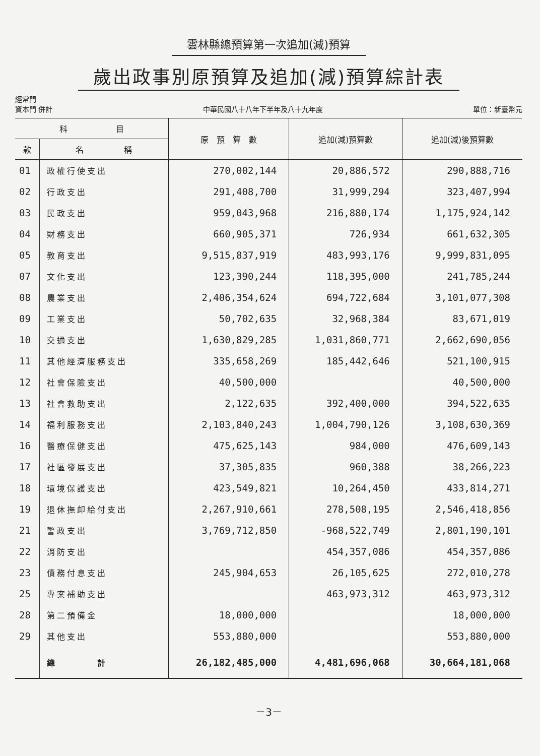雲林縣總預算第一次追加(減)預算
歲出政事別原預算及追加(減)預算綜計表
經常門
資本門 併計
中華民國八十八年下半年及八十九年度
單位：新臺幣元
| 科 目 | | 原 預 算 數 | 追加(減)預算數 | 追加(減)後預算數 |
| --- | --- | --- | --- | --- |
| 款 | 名 稱 | | | |
| 01 | 政權行使支出 | 270,002,144 | 20,886,572 | 290,888,716 |
| 02 | 行政支出 | 291,408,700 | 31,999,294 | 323,407,994 |
| 03 | 民政支出 | 959,043,968 | 216,880,174 | 1,175,924,142 |
| 04 | 財務支出 | 660,905,371 | 726,934 | 661,632,305 |
| 05 | 教育支出 | 9,515,837,919 | 483,993,176 | 9,999,831,095 |
| 07 | 文化支出 | 123,390,244 | 118,395,000 | 241,785,244 |
| 08 | 農業支出 | 2,406,354,624 | 694,722,684 | 3,101,077,308 |
| 09 | 工業支出 | 50,702,635 | 32,968,384 | 83,671,019 |
| 10 | 交通支出 | 1,630,829,285 | 1,031,860,771 | 2,662,690,056 |
| 11 | 其他經濟服務支出 | 335,658,269 | 185,442,646 | 521,100,915 |
| 12 | 社會保險支出 | 40,500,000 | | 40,500,000 |
| 13 | 社會救助支出 | 2,122,635 | 392,400,000 | 394,522,635 |
| 14 | 福利服務支出 | 2,103,840,243 | 1,004,790,126 | 3,108,630,369 |
| 16 | 醫療保健支出 | 475,625,143 | 984,000 | 476,609,143 |
| 17 | 社區發展支出 | 37,305,835 | 960,388 | 38,266,223 |
| 18 | 環境保護支出 | 423,549,821 | 10,264,450 | 433,814,271 |
| 19 | 退休撫卹給付支出 | 2,267,910,661 | 278,508,195 | 2,546,418,856 |
| 21 | 警政支出 | 3,769,712,850 | -968,522,749 | 2,801,190,101 |
| 22 | 消防支出 | | 454,357,086 | 454,357,086 |
| 23 | 債務付息支出 | 245,904,653 | 26,105,625 | 272,010,278 |
| 25 | 專案補助支出 | | 463,973,312 | 463,973,312 |
| 28 | 第二預備金 | 18,000,000 | | 18,000,000 |
| 29 | 其他支出 | 553,880,000 | | 553,880,000 |
| | 總 計 | 26,182,485,000 | 4,481,696,068 | 30,664,181,068 |
－3－